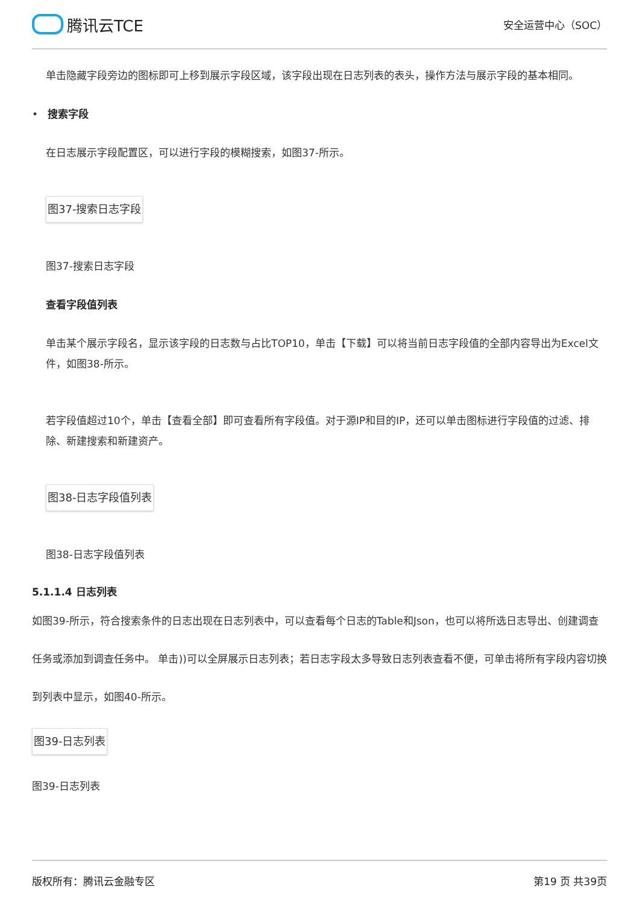腾讯云TCE
安全运营中心（SOC）
单击隐藏字段旁边的图标即可上移到展示字段区域，该字段出现在日志列表的表头，操作方法与展示字段的基本相同。
• 搜索字段
在日志展示字段配置区，可以进行字段的模糊搜索，如图37-所示。
图37-搜索日志字段
图37-搜索日志字段
查看字段值列表
单击某个展示字段名，显示该字段的日志数与占比TOP10，单击【下载】可以将当前日志字段值的全部内容导出为Excel文件，如图38-所示。
若字段值超过10个，单击【查看全部】即可查看所有字段值。对于源IP和目的IP，还可以单击图标进行字段值的过滤、排除、新建搜索和新建资产。
图38-日志字段值列表
图38-日志字段值列表
5.1.1.4 日志列表
如图39-所示，符合搜索条件的日志出现在日志列表中，可以查看每个日志的Table和Json，也可以将所选日志导出、创建调查任务或添加到调查任务中。 单击))可以全屏展示日志列表；若日志字段太多导致日志列表查看不便，可单击将所有字段内容切换到列表中显示，如图40-所示。
图39-日志列表
图39-日志列表
版权所有：腾讯云金融专区 第19 页 共39页